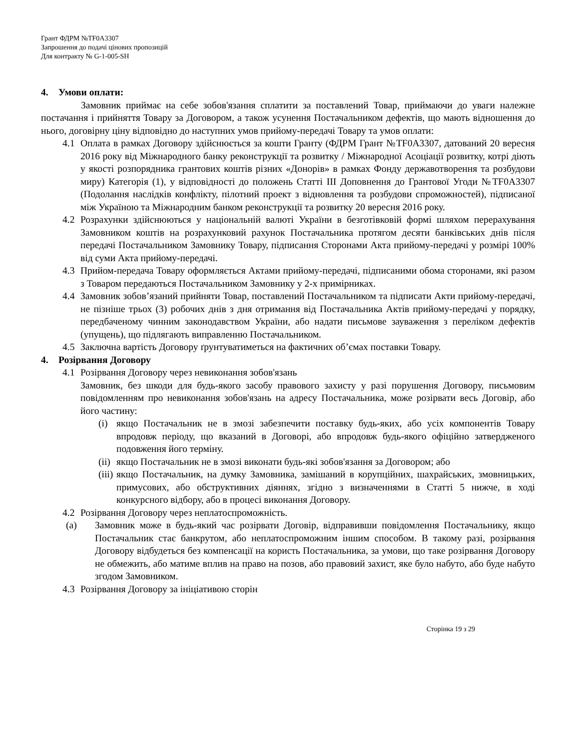Грант ФДРМ №TF0A3307
Запрошення до подачі цінових пропозицій
Для контракту № G-1-005-SH
4. Умови оплати:
Замовник приймає на себе зобов'язання сплатити за поставлений Товар, приймаючи до уваги належне постачання і прийняття Товару за Договором, а також усунення Постачальником дефектів, що мають відношення до нього, договірну ціну відповідно до наступних умов прийому-передачі Товару та умов оплати:
4.1 Оплата в рамках Договору здійснюється за кошти Гранту (ФДРМ Грант №TF0A3307, датований 20 вересня 2016 року від Міжнародного банку реконструкції та розвитку / Міжнародної Асоціації розвитку, котрі діють у якості розпорядника грантових коштів різних «Донорів» в рамках Фонду державотворення та розбудови миру) Категорія (1), у відповідності до положень Статті III Доповнення до Грантової Угоди №TF0A3307 (Подолання наслідків конфлікту, пілотний проект з відновлення та розбудови спроможностей), підписаної між Україною та Міжнародним банком реконструкції та розвитку 20 вересня 2016 року.
4.2 Розрахунки здійснюються у національній валюті України в безготівковій формі шляхом перерахування Замовником коштів на розрахунковий рахунок Постачальника протягом десяти банківських днів після передачі Постачальником Замовнику Товару, підписання Сторонами Акта прийому-передачі у розмірі 100% від суми Акта прийому-передачі.
4.3 Прийом-передача Товару оформляється Актами прийому-передачі, підписаними обома сторонами, які разом з Товаром передаються Постачальником Замовнику у 2-х примірниках.
4.4 Замовник зобов’язаний прийняти Товар, поставлений Постачальником та підписати Акти прийому-передачі, не пізніше трьох (3) робочих днів з дня отримання від Постачальника Актів прийому-передачі у порядку, передбаченому чинним законодавством України, або надати письмове зауваження з переліком дефектів (упущень), що підлягають виправленню Постачальником.
4.5 Заключна вартість Договору ґрунтуватиметься на фактичних об’ємах поставки Товару.
4. Розірвання Договору
4.1 Розірвання Договору через невиконання зобов'язань
Замовник, без шкоди для будь-якого засобу правового захисту у разі порушення Договору, письмовим повідомленням про невиконання зобов'язань на адресу Постачальника, може розірвати весь Договір, або його частину:
(i) якщо Постачальник не в змозі забезпечити поставку будь-яких, або усіх компонентів Товару впродовж періоду, що вказаний в Договорі, або впродовж будь-якого офіційно затвердженого подовження його терміну.
(ii)
якщо Постачальник не в змозі виконати будь-які зобов'язання за Договором; або
(iii)
якщо Постачальник, на думку Замовника, замішаний в корупційних, шахрайських, змовницьких, примусових, або обструктивних діяннях, згідно з визначеннями в Статті 5 нижче, в ході конкурсного відбору, або в процесі виконання Договору.
4.2 Розірвання Договору через неплатоспроможність.
(a) Замовник може в будь-який час розірвати Договір, відправивши повідомлення Постачальнику, якщо Постачальник стає банкрутом, або неплатоспроможним іншим способом. В такому разі, розірвання Договору відбудеться без компенсації на користь Постачальника, за умови, що таке розірвання Договору не обмежить, або матиме вплив на право на позов, або правовий захист, яке було набуто, або буде набуто згодом Замовником.
4.3 Розірвання Договору за ініціативою сторін
Сторінка 19 з 29